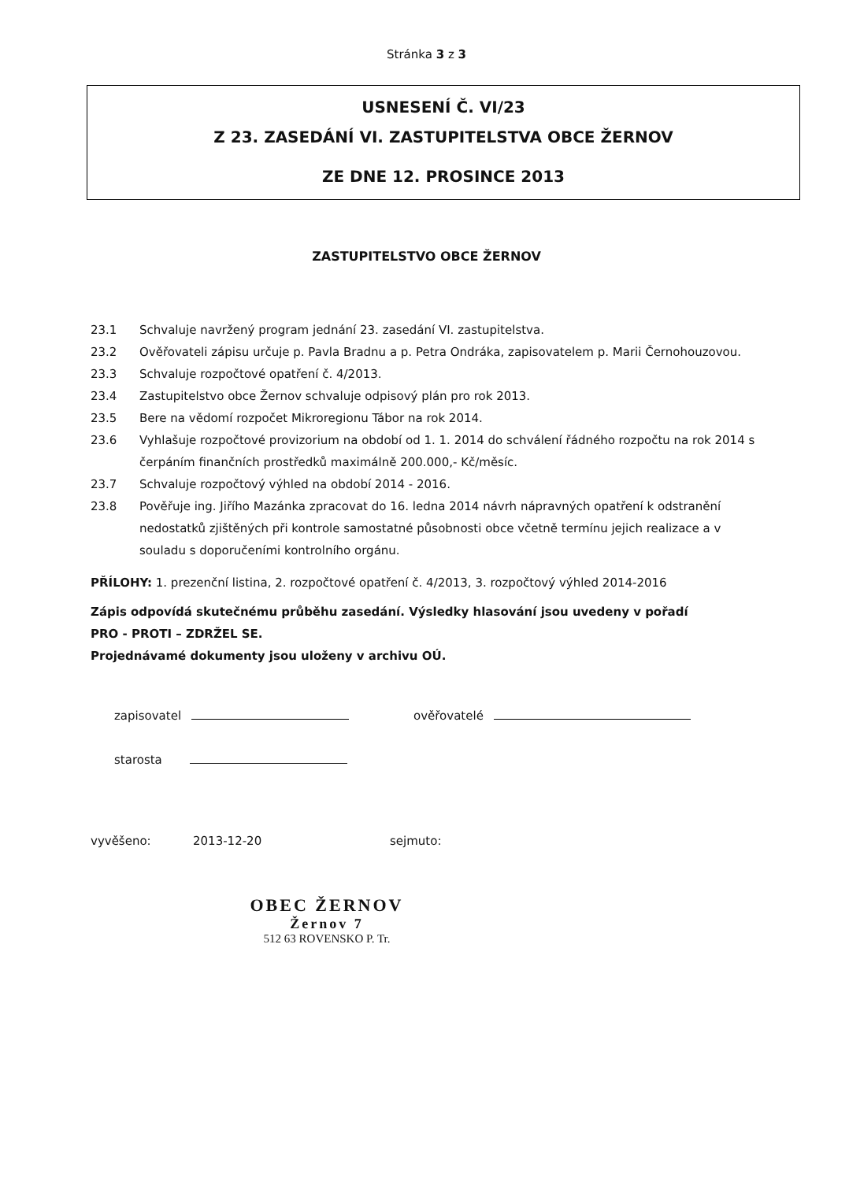Stránka 3 z 3
USNESENÍ Č. VI/23
Z 23. ZASEDÁNÍ VI. ZASTUPITELSTVA OBCE ŽERNOV
ZE DNE 12. PROSINCE 2013
ZASTUPITELSTVO OBCE ŽERNOV
23.1 Schvaluje navržený program jednání 23. zasedání VI. zastupitelstva.
23.2 Ověřovateli zápisu určuje p. Pavla Bradnu a p. Petra Ondráka, zapisovatelem p. Marii Černohouzovou.
23.3 Schvaluje rozpočtové opatření č. 4/2013.
23.4 Zastupitelstvo obce Žernov schvaluje odpisový plán pro rok 2013.
23.5 Bere na vědomí rozpočet Mikroregionu Tábor na rok 2014.
23.6 Vyhlašuje rozpočtové provizorium na období od 1. 1. 2014 do schválení řádného rozpočtu na rok 2014 s čerpáním finančních prostředků maximálně 200.000,- Kč/měsíc.
23.7 Schvaluje rozpočtový výhled na období 2014 - 2016.
23.8 Pověřuje ing. Jiřího Mazánka zpracovat do 16. ledna 2014 návrh nápravných opatření k odstranění nedostatků zjištěných při kontrole samostatné působnosti obce včetně termínu jejich realizace a v souladu s doporučeními kontrolního orgánu.
PŘÍLOHY: 1. prezenční listina, 2. rozpočtové opatření č. 4/2013, 3. rozpočtový výhled 2014-2016
Zápis odpovídá skutečnému průběhu zasedání. Výsledky hlasování jsou uvedeny v pořadí
PRO - PROTI – ZDRŽEL SE.
Projednávamé dokumenty jsou uloženy v archivu OÚ.
zapisovatel
starosta
ověřovatelé
vyvěšeno: 2013-12-20 sejmuto:
OBEC ŽERNOV
Žernov 7
512 63 ROVENSKO P. Tr.